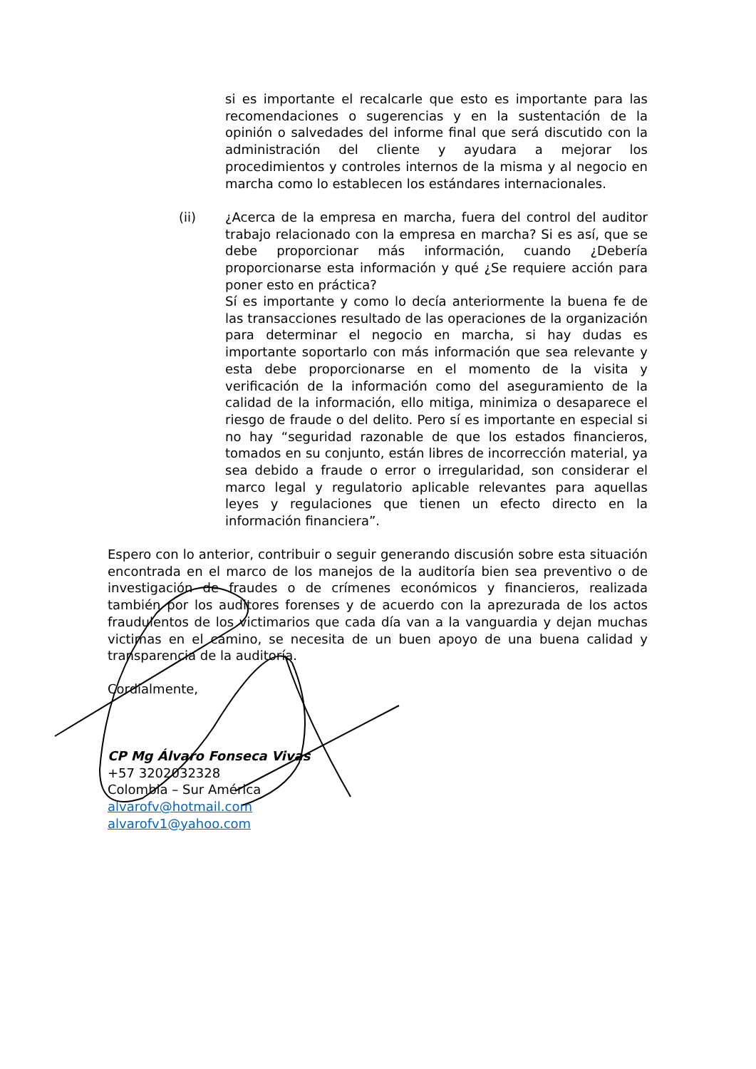si es importante el recalcarle que esto es importante para las recomendaciones o sugerencias y en la sustentación de la opinión o salvedades del informe final que será discutido con la administración del cliente y ayudara a mejorar los procedimientos y controles internos de la misma y al negocio en marcha como lo establecen los estándares internacionales.
(ii) ¿Acerca de la empresa en marcha, fuera del control del auditor trabajo relacionado con la empresa en marcha? Si es así, que se debe proporcionar más información, cuando ¿Debería proporcionarse esta información y qué ¿Se requiere acción para poner esto en práctica?
Sí es importante y como lo decía anteriormente la buena fe de las transacciones resultado de las operaciones de la organización para determinar el negocio en marcha, si hay dudas es importante soportarlo con más información que sea relevante y esta debe proporcionarse en el momento de la visita y verificación de la información como del aseguramiento de la calidad de la información, ello mitiga, minimiza o desaparece el riesgo de fraude o del delito. Pero sí es importante en especial si no hay “seguridad razonable de que los estados financieros, tomados en su conjunto, están libres de incorrección material, ya sea debido a fraude o error o irregularidad, son considerar el marco legal y regulatorio aplicable relevantes para aquellas leyes y regulaciones que tienen un efecto directo en la información financiera”.
Espero con lo anterior, contribuir o seguir generando discusión sobre esta situación encontrada en el marco de los manejos de la auditoría bien sea preventivo o de investigación de fraudes o de crímenes económicos y financieros, realizada también por los auditores forenses y de acuerdo con la aprezurada de los actos fraudulentos de los victimarios que cada día van a la vanguardia y dejan muchas victimas en el camino, se necesita de un buen apoyo de una buena calidad y transparencia de la auditoría.
Cordialmente,
CP Mg Álvaro Fonseca Vivas
+57 3202032328
Colombia – Sur América
alvarofv@hotmail.com
alvarofv1@yahoo.com